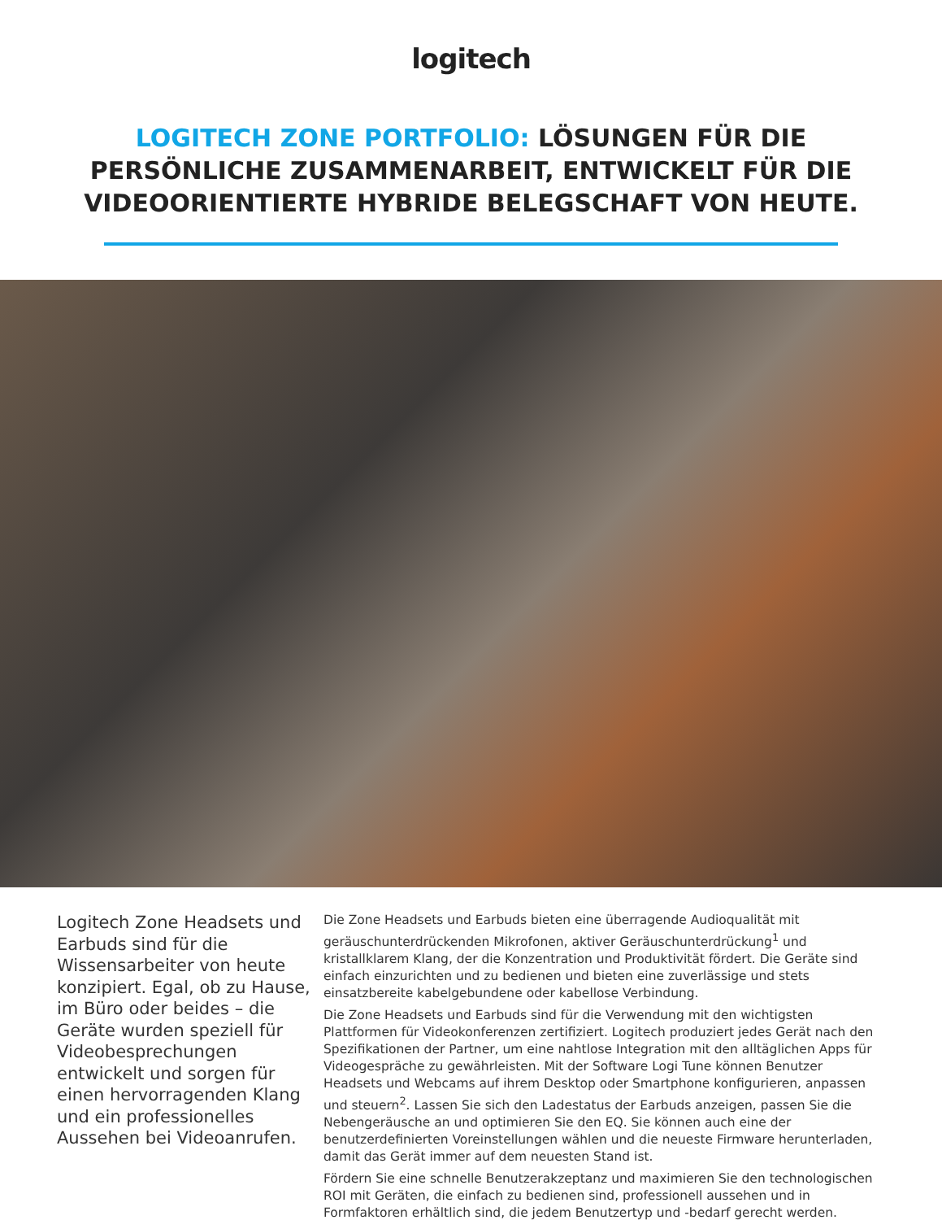logitech
LOGITECH ZONE PORTFOLIO: LÖSUNGEN FÜR DIE PERSÖNLICHE ZUSAMMENARBEIT, ENTWICKELT FÜR DIE VIDEOORIENTIERTE HYBRIDE BELEGSCHAFT VON HEUTE.
Logitech Zone Headsets und Earbuds sind für die Wissensarbeiter von heute konzipiert. Egal, ob zu Hause, im Büro oder beides – die Geräte wurden speziell für Videobesprechungen entwickelt und sorgen für einen hervorragenden Klang und ein professionelles Aussehen bei Videoanrufen.
Die Zone Headsets und Earbuds bieten eine überragende Audioqualität mit geräuschunterdrückenden Mikrofonen, aktiver Geräuschunterdrückung<sup>1</sup> und kristallklarem Klang, der die Konzentration und Produktivität fördert. Die Geräte sind einfach einzurichten und zu bedienen und bieten eine zuverlässige und stets einsatzbereite kabelgebundene oder kabellose Verbindung.
Die Zone Headsets und Earbuds sind für die Verwendung mit den wichtigsten Plattformen für Videokonferenzen zertifiziert. Logitech produziert jedes Gerät nach den Spezifikationen der Partner, um eine nahtlose Integration mit den alltäglichen Apps für Videogespräche zu gewährleisten. Mit der Software Logi Tune können Benutzer Headsets und Webcams auf ihrem Desktop oder Smartphone konfigurieren, anpassen und steuern<sup>2</sup>. Lassen Sie sich den Ladestatus der Earbuds anzeigen, passen Sie die Nebengeräusche an und optimieren Sie den EQ. Sie können auch eine der benutzerdefinierten Voreinstellungen wählen und die neueste Firmware herunterladen, damit das Gerät immer auf dem neuesten Stand ist.
Fördern Sie eine schnelle Benutzerakzeptanz und maximieren Sie den technologischen ROI mit Geräten, die einfach zu bedienen sind, professionell aussehen und in Formfaktoren erhältlich sind, die jedem Benutzertyp und -bedarf gerecht werden.